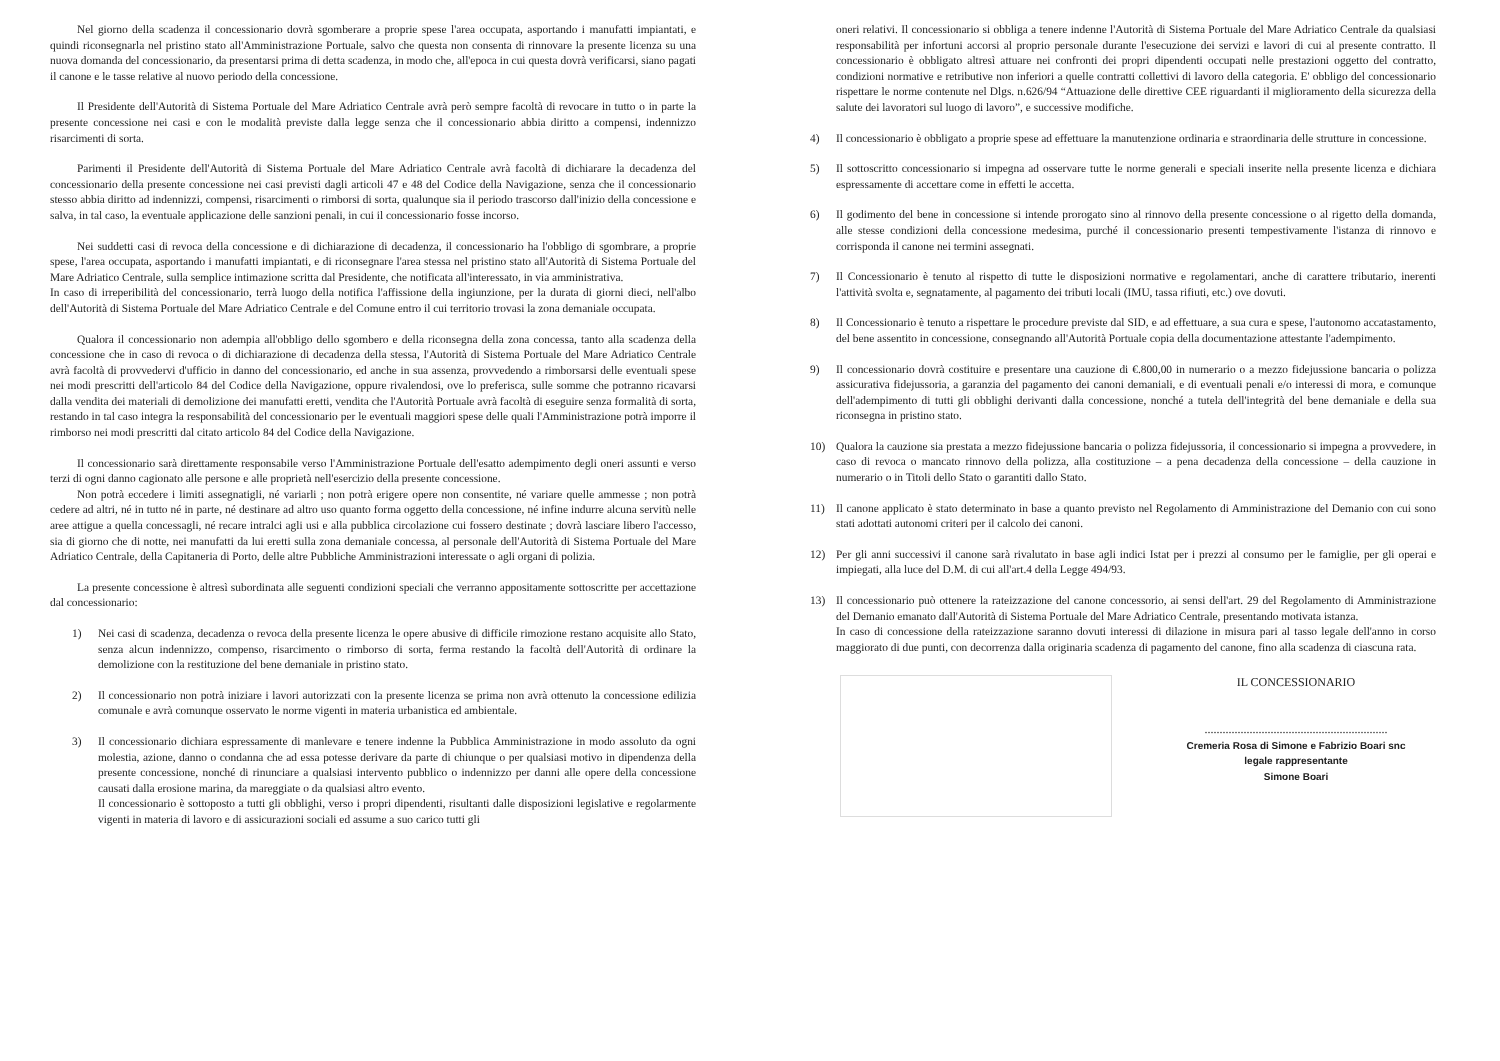Nel giorno della scadenza il concessionario dovrà sgomberare a proprie spese l'area occupata, asportando i manufatti impiantati, e quindi riconsegnarla nel pristino stato all'Amministrazione Portuale, salvo che questa non consenta di rinnovare la presente licenza su una nuova domanda del concessionario, da presentarsi prima di detta scadenza, in modo che, all'epoca in cui questa dovrà verificarsi, siano pagati il canone e le tasse relative al nuovo periodo della concessione.
Il Presidente dell'Autorità di Sistema Portuale del Mare Adriatico Centrale avrà però sempre facoltà di revocare in tutto o in parte la presente concessione nei casi e con le modalità previste dalla legge senza che il concessionario abbia diritto a compensi, indennizzo risarcimenti di sorta.
Parimenti il Presidente dell'Autorità di Sistema Portuale del Mare Adriatico Centrale avrà facoltà di dichiarare la decadenza del concessionario della presente concessione nei casi previsti dagli articoli 47 e 48 del Codice della Navigazione, senza che il concessionario stesso abbia diritto ad indennizzi, compensi, risarcimenti o rimborsi di sorta, qualunque sia il periodo trascorso dall'inizio della concessione e salva, in tal caso, la eventuale applicazione delle sanzioni penali, in cui il concessionario fosse incorso.
Nei suddetti casi di revoca della concessione e di dichiarazione di decadenza, il concessionario ha l'obbligo di sgombrare, a proprie spese, l'area occupata, asportando i manufatti impiantati, e di riconsegnare l'area stessa nel pristino stato all'Autorità di Sistema Portuale del Mare Adriatico Centrale, sulla semplice intimazione scritta dal Presidente, che notificata all'interessato, in via amministrativa.
In caso di irreperibilità del concessionario, terrà luogo della notifica l'affissione della ingiunzione, per la durata di giorni dieci, nell'albo dell'Autorità di Sistema Portuale del Mare Adriatico Centrale e del Comune entro il cui territorio trovasi la zona demaniale occupata.
Qualora il concessionario non adempia all'obbligo dello sgombero e della riconsegna della zona concessa, tanto alla scadenza della concessione che in caso di revoca o di dichiarazione di decadenza della stessa, l'Autorità di Sistema Portuale del Mare Adriatico Centrale avrà facoltà di provvedervi d'ufficio in danno del concessionario, ed anche in sua assenza, provvedendo a rimborsarsi delle eventuali spese nei modi prescritti dell'articolo 84 del Codice della Navigazione, oppure rivalendosi, ove lo preferisca, sulle somme che potranno ricavarsi dalla vendita dei materiali di demolizione dei manufatti eretti, vendita che l'Autorità Portuale avrà facoltà di eseguire senza formalità di sorta, restando in tal caso integra la responsabilità del concessionario per le eventuali maggiori spese delle quali l'Amministrazione potrà imporre il rimborso nei modi prescritti dal citato articolo 84 del Codice della Navigazione.
Il concessionario sarà direttamente responsabile verso l'Amministrazione Portuale dell'esatto adempimento degli oneri assunti e verso terzi di ogni danno cagionato alle persone e alle proprietà nell'esercizio della presente concessione.
Non potrà eccedere i limiti assegnatigli, né variarli ; non potrà erigere opere non consentite, né variare quelle ammesse ; non potrà cedere ad altri, né in tutto né in parte, né destinare ad altro uso quanto forma oggetto della concessione, né infine indurre alcuna servitù nelle aree attigue a quella concessagli, né recare intralci agli usi e alla pubblica circolazione cui fossero destinate ; dovrà lasciare libero l'accesso, sia di giorno che di notte, nei manufatti da lui eretti sulla zona demaniale concessa, al personale dell'Autorità di Sistema Portuale del Mare Adriatico Centrale, della Capitaneria di Porto, delle altre Pubbliche Amministrazioni interessate o agli organi di polizia.
La presente concessione è altresì subordinata alle seguenti condizioni speciali che verranno appositamente sottoscritte per accettazione dal concessionario:
1) Nei casi di scadenza, decadenza o revoca della presente licenza le opere abusive di difficile rimozione restano acquisite allo Stato, senza alcun indennizzo, compenso, risarcimento o rimborso di sorta, ferma restando la facoltà dell'Autorità di ordinare la demolizione con la restituzione del bene demaniale in pristino stato.
2) Il concessionario non potrà iniziare i lavori autorizzati con la presente licenza se prima non avrà ottenuto la concessione edilizia comunale e avrà comunque osservato le norme vigenti in materia urbanistica ed ambientale.
3) Il concessionario dichiara espressamente di manlevare e tenere indenne la Pubblica Amministrazione in modo assoluto da ogni molestia, azione, danno o condanna che ad essa potesse derivare da parte di chiunque o per qualsiasi motivo in dipendenza della presente concessione, nonché di rinunciare a qualsiasi intervento pubblico o indennizzo per danni alle opere della concessione causati dalla erosione marina, da mareggiate o da qualsiasi altro evento.
Il concessionario è sottoposto a tutti gli obblighi, verso i propri dipendenti, risultanti dalle disposizioni legislative e regolarmente vigenti in materia di lavoro e di assicurazioni sociali ed assume a suo carico tutti gli
oneri relativi. Il concessionario si obbliga a tenere indenne l'Autorità di Sistema Portuale del Mare Adriatico Centrale da qualsiasi responsabilità per infortuni accorsi al proprio personale durante l'esecuzione dei servizi e lavori di cui al presente contratto. Il concessionario è obbligato altresì attuare nei confronti dei propri dipendenti occupati nelle prestazioni oggetto del contratto, condizioni normative e retributive non inferiori a quelle contratti collettivi di lavoro della categoria. E' obbligo del concessionario rispettare le norme contenute nel Dlgs. n.626/94 “Attuazione delle direttive CEE riguardanti il miglioramento della sicurezza della salute dei lavoratori sul luogo di lavoro”, e successive modifiche.
4) Il concessionario è obbligato a proprie spese ad effettuare la manutenzione ordinaria e straordinaria delle strutture in concessione.
5) Il sottoscritto concessionario si impegna ad osservare tutte le norme generali e speciali inserite nella presente licenza e dichiara espressamente di accettare come in effetti le accetta.
6) Il godimento del bene in concessione si intende prorogato sino al rinnovo della presente concessione o al rigetto della domanda, alle stesse condizioni della concessione medesima, purché il concessionario presenti tempestivamente l'istanza di rinnovo e corrisponda il canone nei termini assegnati.
7) Il Concessionario è tenuto al rispetto di tutte le disposizioni normative e regolamentari, anche di carattere tributario, inerenti l'attività svolta e, segnatamente, al pagamento dei tributi locali (IMU, tassa rifiuti, etc.) ove dovuti.
8) Il Concessionario è tenuto a rispettare le procedure previste dal SID, e ad effettuare, a sua cura e spese, l'autonomo accatastamento, del bene assentito in concessione, consegnando all'Autorità Portuale copia della documentazione attestante l'adempimento.
9) Il concessionario dovrà costituire e presentare una cauzione di €.800,00 in numerario o a mezzo fidejussione bancaria o polizza assicurativa fidejussoria, a garanzia del pagamento dei canoni demaniali, e di eventuali penali e/o interessi di mora, e comunque dell'adempimento di tutti gli obblighi derivanti dalla concessione, nonché a tutela dell'integrità del bene demaniale e della sua riconsegna in pristino stato.
10) Qualora la cauzione sia prestata a mezzo fidejussione bancaria o polizza fidejussoria, il concessionario si impegna a provvedere, in caso di revoca o mancato rinnovo della polizza, alla costituzione – a pena decadenza della concessione – della cauzione in numerario o in Titoli dello Stato o garantiti dallo Stato.
11) Il canone applicato è stato determinato in base a quanto previsto nel Regolamento di Amministrazione del Demanio con cui sono stati adottati autonomi criteri per il calcolo dei canoni.
12) Per gli anni successivi il canone sarà rivalutato in base agli indici Istat per i prezzi al consumo per le famiglie, per gli operai e impiegati, alla luce del D.M. di cui all'art.4 della Legge 494/93.
13) Il concessionario può ottenere la rateizzazione del canone concessorio, ai sensi dell'art. 29 del Regolamento di Amministrazione del Demanio emanato dall'Autorità di Sistema Portuale del Mare Adriatico Centrale, presentando motivata istanza.
In caso di concessione della rateizzazione saranno dovuti interessi di dilazione in misura pari al tasso legale dell'anno in corso maggiorato di due punti, con decorrenza dalla originaria scadenza di pagamento del canone, fino alla scadenza di ciascuna rata.
IL CONCESSIONARIO
.............................................................
Cremeria Rosa di Simone e Fabrizio Boari snc
legale rappresentante
Simone Boari